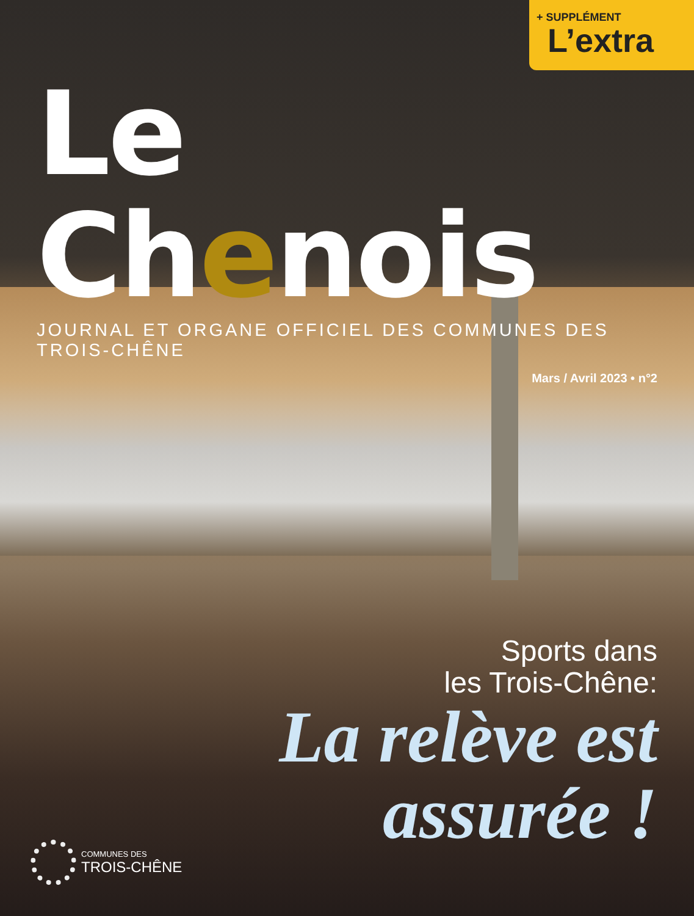+ SUPPLÉMENT
L’extra
Le Chenois
JOURNAL ET ORGANE OFFICIEL DES COMMUNES DES TROIS-CHÊNE
Mars / Avril 2023 • n°2
Sports dans
les Trois-Chêne:
La relève est
assurée !
COMMUNES DES
TROIS-CHÊNE